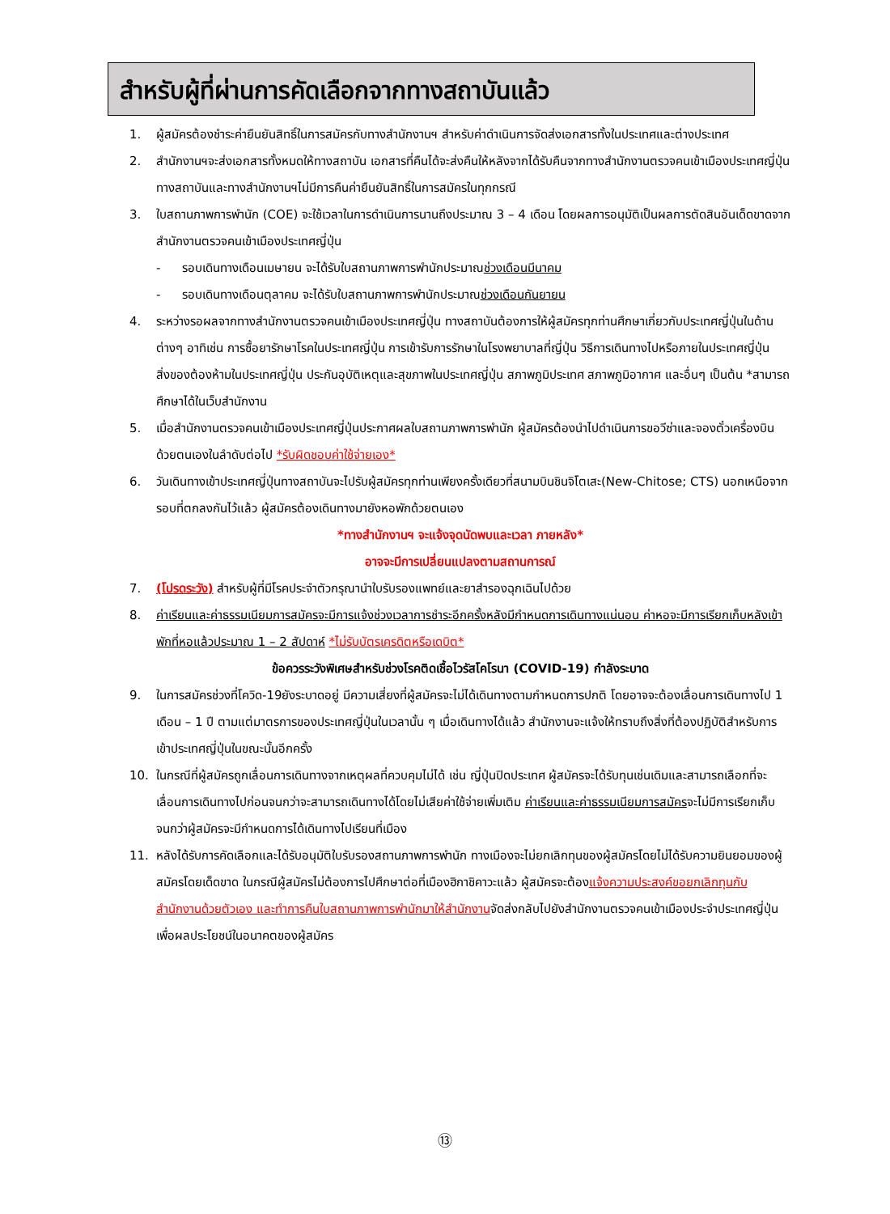สำหรับผู้ที่ผ่านการคัดเลือกจากทางสถาบันแล้ว
1. ผู้สมัครต้องชำระค่ายืนยันสิทธิ์ในการสมัครกับทางสำนักงานฯ สำหรับค่าดำเนินการจัดส่งเอกสารทั้งในประเทศและต่างประเทศ
2. สำนักงานฯจะส่งเอกสารทั้งหมดให้ทางสถาบัน เอกสารที่คืนได้จะส่งคืนให้หลังจากได้รับคืนจากทางสำนักงานตรวจคนเข้าเมืองประเทศญี่ปุ่น ทางสถาบันและทางสำนักงานฯไม่มีการคืนค่ายืนยันสิทธิ์ในการสมัครในทุกกรณี
3. ใบสถานภาพการพำนัก (COE) จะใช้เวลาในการดำเนินการนานถึงประมาณ 3 – 4 เดือน โดยผลการอนุมัติเป็นผลการตัดสินอันเด็ดขาดจากสำนักงานตรวจคนเข้าเมืองประเทศญี่ปุ่น
- รอบเดินทางเดือนเมษายน จะได้รับใบสถานภาพการพำนักประมาณช่วงเดือนมีนาคม
- รอบเดินทางเดือนตุลาคม จะได้รับใบสถานภาพการพำนักประมาณช่วงเดือนกันยายน
4. ระหว่างรอผลจากทางสำนักงานตรวจคนเข้าเมืองประเทศญี่ปุ่น ทางสถาบันต้องการให้ผู้สมัครทุกท่านศึกษาเกี่ยวกับประเทศญี่ปุ่นในด้านต่างๆ อาทิเช่น การซื้อยารักษาโรคในประเทศญี่ปุ่น การเข้ารับการรักษาในโรงพยาบาลที่ญี่ปุ่น วิธีการเดินทางไปหรือภายในประเทศญี่ปุ่น สิ่งของต้องห้ามในประเทศญี่ปุ่น ประกันอุบัติเหตุและสุขภาพในประเทศญี่ปุ่น สภาพภูมิประเทศ สภาพภูมิอากาศ และอื่นๆ เป็นต้น *สามารถศึกษาได้ในเว็บสำนักงาน
5. เมื่อสำนักงานตรวจคนเข้าเมืองประเทศญี่ปุ่นประกาศผลใบสถานภาพการพำนัก ผู้สมัครต้องนำไปดำเนินการขอวีซ่าและจองตั๋วเครื่องบินด้วยตนเองในลำดับต่อไป *รับผิดชอบค่าใช้จ่ายเอง*
6. วันเดินทางเข้าประเทศญี่ปุ่นทางสถาบันจะไปรับผู้สมัครทุกท่านเพียงครั้งเดียวที่สนามบินชินจิโตเสะ(New-Chitose; CTS) นอกเหนือจากรอบที่ตกลงกันไว้แล้ว ผู้สมัครต้องเดินทางมายังหอพักด้วยตนเอง
*ทางสำนักงานฯ จะแจ้งจุดนัดพบและเวลา ภายหลัง*
อาจจะมีการเปลี่ยนแปลงตามสถานการณ์
7. (โปรดระวัง) สำหรับผู้ที่มีโรคประจำตัวกรุณานำใบรับรองแพทย์และยาสำรองฉุกเฉินไปด้วย
8. ค่าเรียนและค่าธรรมเนียมการสมัครจะมีการแจ้งช่วงเวลาการชำระอีกครั้งหลังมีกำหนดการเดินทางแน่นอน ค่าหอจะมีการเรียกเก็บหลังเข้าพักที่หอแล้วประมาณ 1 – 2 สัปดาห์ *ไม่รับบัตรเครดิตหรือเดบิต*
ข้อควรระวังพิเศษสำหรับช่วงโรคติดเชื้อไวรัสโคโรนา (COVID-19) กำลังระบาด
9. ในการสมัครช่วงที่โควิด-19ยังระบาดอยู่ มีความเสี่ยงที่ผู้สมัครจะไม่ได้เดินทางตามกำหนดการปกติ โดยอาจจะต้องเลื่อนการเดินทางไป 1 เดือน – 1 ปี ตามแต่มาตรการของประเทศญี่ปุ่นในเวลานั้น ๆ เมื่อเดินทางได้แล้ว สำนักงานจะแจ้งให้ทราบถึงสิ่งที่ต้องปฏิบัติสำหรับการเข้าประเทศญี่ปุ่นในขณะนั้นอีกครั้ง
10. ในกรณีที่ผู้สมัครถูกเลื่อนการเดินทางจากเหตุผลที่ควบคุมไม่ได้ เช่น ญี่ปุ่นปิดประเทศ ผู้สมัครจะได้รับทุนเช่นเดิมและสามารถเลือกที่จะเลื่อนการเดินทางไปก่อนจนกว่าจะสามารถเดินทางได้โดยไม่เสียค่าใช้จ่ายเพิ่มเติม ค่าเรียนและค่าธรรมเนียมการสมัครจะไม่มีการเรียกเก็บจนกว่าผู้สมัครจะมีกำหนดการได้เดินทางไปเรียนที่เมือง
11. หลังได้รับการคัดเลือกและได้รับอนุมัติใบรับรองสถานภาพการพำนัก ทางเมืองจะไม่ยกเลิกทุนของผู้สมัครโดยไม่ได้รับความยินยอมของผู้สมัครโดยเด็ดขาด ในกรณีผู้สมัครไม่ต้องการไปศึกษาต่อที่เมืองฮิกาชิคาวะแล้ว ผู้สมัครจะต้องแจ้งความประสงค์ขอยกเลิกทุนกับสำนักงานด้วยตัวเอง และทำการคืนใบสถานภาพการพำนักมาให้สำนักงานจัดส่งกลับไปยังสำนักงานตรวจคนเข้าเมืองประจำประเทศญี่ปุ่น เพื่อผลประโยชน์ในอนาคตของผู้สมัคร
⑬